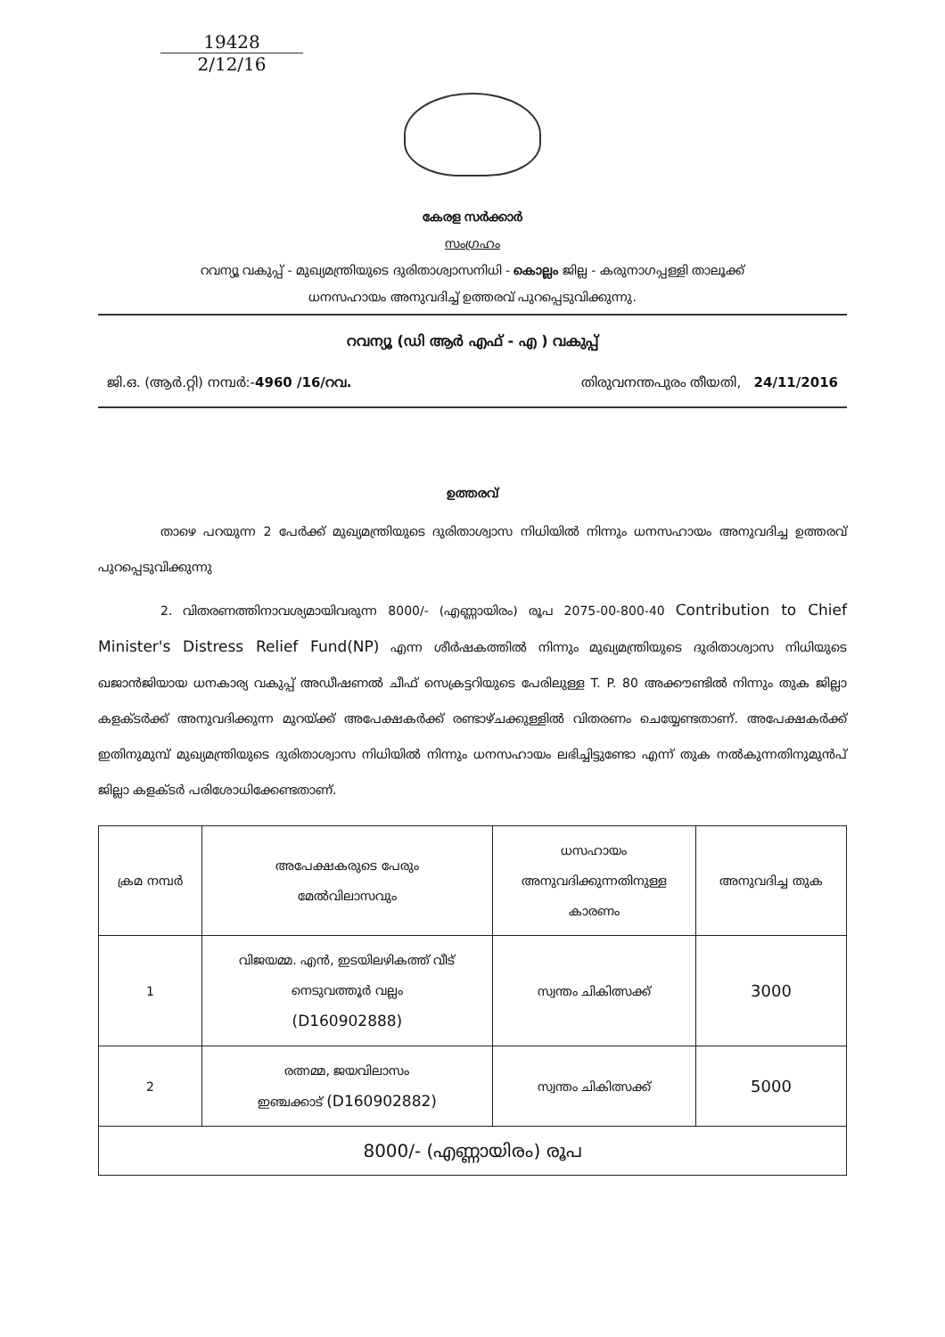19428
2/12/16
കേരള സർക്കാർ
സംഗ്രഹം
റവന്യൂ വകുപ്പ് - മുഖ്യമന്ത്രിയുടെ ദുരിതാശ്വാസനിധി - കൊല്ലം ജില്ല - കരുനാഗപ്പള്ളി താലൂക്ക്
ധനസഹായം അനുവദിച്ച് ഉത്തരവ് പുറപ്പെടുവിക്കുന്നു.
റവന്യൂ (ഡി ആർ എഫ് - എ ) വകുപ്പ്
ജി.ഒ. (ആർ.റ്റി) നമ്പർ:-4960 /16/റവ. തിരുവനന്തപുരം തീയതി, 24/11/2016
ഉത്തരവ്
താഴെ പറയുന്ന 2 പേർക്ക് മുഖ്യമന്ത്രിയുടെ ദുരിതാശ്വാസ നിധിയിൽ നിന്നും ധനസഹായം അനുവദിച്ച ഉത്തരവ് പുറപ്പെടുവിക്കുന്നു
2. വിതരണത്തിനാവശ്യമായിവരുന്ന 8000/- (എണ്ണായിരം) രൂപ 2075-00-800-40 Contribution to Chief Minister's Distress Relief Fund(NP) എന്ന ശീർഷകത്തിൽ നിന്നും മുഖ്യമന്ത്രിയുടെ ദുരിതാശ്വാസ നിധിയുടെ ഖജാൻജിയായ ധനകാര്യ വകുപ്പ് അഡീഷണൽ ചീഫ് സെക്രട്ടറിയുടെ പേരിലുള്ള T. P. 80 അക്കൗണ്ടിൽ നിന്നും തുക ജില്ലാ കളക്ടർക്ക് അനുവദിക്കുന്ന മുറയ്ക്ക് അപേക്ഷകർക്ക് രണ്ടാഴ്ചക്കുള്ളിൽ വിതരണം ചെയ്യേണ്ടതാണ്. അപേക്ഷകർക്ക് ഇതിനുമുമ്പ് മുഖ്യമന്ത്രിയുടെ ദുരിതാശ്വാസ നിധിയിൽ നിന്നും ധനസഹായം ലഭിച്ചിട്ടുണ്ടോ എന്ന് തുക നൽകുന്നതിനുമുൻപ് ജില്ലാ കളക്ടർ പരിശോധിക്കേണ്ടതാണ്.
| ക്രമ നമ്പർ | അപേക്ഷകരുടെ പേരും മേൽവിലാസവും | ധസഹായം അനുവദിക്കുന്നതിനുള്ള കാരണം | അനുവദിച്ച തുക |
| --- | --- | --- | --- |
| 1 | വിജയമ്മ. എൻ, ഇടയിലഴികത്ത് വീട് നെടുവത്തൂർ വല്ലം (D160902888) | സ്വന്തം ചികിത്സക്ക് | 3000 |
| 2 | രത്നമ്മ, ജയവിലാസം ഇഞ്ചക്കാട് (D160902882) | സ്വന്തം ചികിത്സക്ക് | 5000 |
| 8000/- (എണ്ണായിരം) രൂപ | | | |